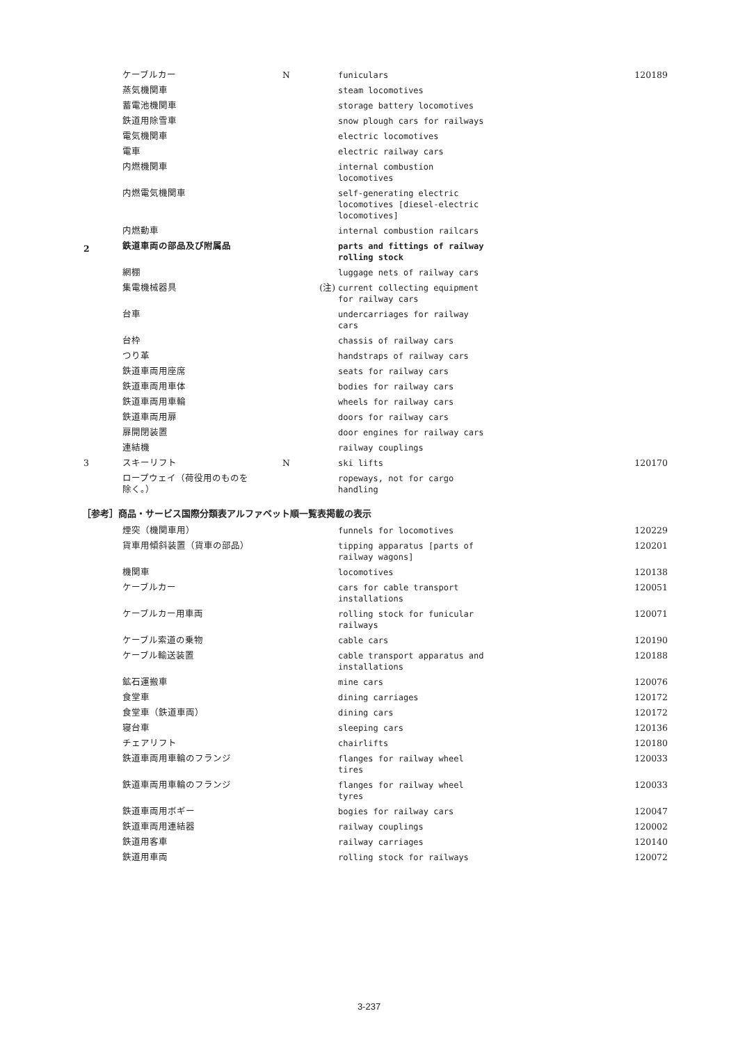| | ケーブルカー | N | funiculars | 120189 |
| | 蒸気機関車 | | steam locomotives | |
| | 蓄電池機関車 | | storage battery locomotives | |
| | 鉄道用除雪車 | | snow plough cars for railways | |
| | 電気機関車 | | electric locomotives | |
| | 電車 | | electric railway cars | |
| | 内燃機関車 | | internal combustion locomotives | |
| | 内燃電気機関車 | | self-generating electric locomotives [diesel-electric locomotives] | |
| | 内燃動車 | | internal combustion railcars | |
| 2 | 鉄道車両の部品及び附属品 | | parts and fittings of railway rolling stock | |
| | 網棚 | | luggage nets of railway cars | |
| | 集電機械器具 | (注) | current collecting equipment for railway cars | |
| | 台車 | | undercarriages for railway cars | |
| | 台枠 | | chassis of railway cars | |
| | つり革 | | handstraps of railway cars | |
| | 鉄道車両用座席 | | seats for railway cars | |
| | 鉄道車両用車体 | | bodies for railway cars | |
| | 鉄道車両用車輪 | | wheels for railway cars | |
| | 鉄道車両用扉 | | doors for railway cars | |
| | 扉開閉装置 | | door engines for railway cars | |
| | 連結機 | | railway couplings | |
| 3 | スキーリフト | N | ski lifts | 120170 |
| | ロープウェイ（荷役用のものを 除く。） | | ropeways, not for cargo handling | |
［参考］商品・サービス国際分類表アルファベット順一覧表掲載の表示
| | 煙突（機関車用） | | funnels for locomotives | 120229 |
| | 貨車用傾斜装置（貨車の部品） | | tipping apparatus [parts of railway wagons] | 120201 |
| | 機関車 | | locomotives | 120138 |
| | ケーブルカー | | cars for cable transport installations | 120051 |
| | ケーブルカー用車両 | | rolling stock for funicular railways | 120071 |
| | ケーブル索道の乗物 | | cable cars | 120190 |
| | ケーブル輸送装置 | | cable transport apparatus and installations | 120188 |
| | 鉱石運搬車 | | mine cars | 120076 |
| | 食堂車 | | dining carriages | 120172 |
| | 食堂車（鉄道車両） | | dining cars | 120172 |
| | 寝台車 | | sleeping cars | 120136 |
| | チェアリフト | | chairlifts | 120180 |
| | 鉄道車両用車輪のフランジ | | flanges for railway wheel tires | 120033 |
| | 鉄道車両用車輪のフランジ | | flanges for railway wheel tyres | 120033 |
| | 鉄道車両用ボギー | | bogies for railway cars | 120047 |
| | 鉄道車両用連結器 | | railway couplings | 120002 |
| | 鉄道用客車 | | railway carriages | 120140 |
| | 鉄道用車両 | | rolling stock for railways | 120072 |
3-237